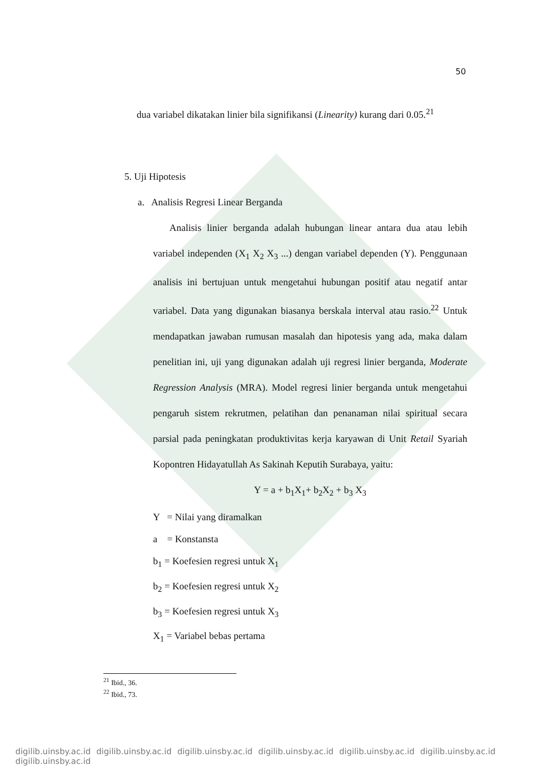50
dua variabel dikatakan linier bila signifikansi (Linearity) kurang dari 0.05.<sup>21</sup>
5. Uji Hipotesis
a. Analisis Regresi Linear Berganda
Analisis linier berganda adalah hubungan linear antara dua atau lebih variabel independen (X<sub>1</sub> X<sub>2</sub> X<sub>3</sub> ...) dengan variabel dependen (Y). Penggunaan analisis ini bertujuan untuk mengetahui hubungan positif atau negatif antar variabel. Data yang digunakan biasanya berskala interval atau rasio.<sup>22</sup> Untuk mendapatkan jawaban rumusan masalah dan hipotesis yang ada, maka dalam penelitian ini, uji yang digunakan adalah uji regresi linier berganda, Moderate Regression Analysis (MRA). Model regresi linier berganda untuk mengetahui pengaruh sistem rekrutmen, pelatihan dan penanaman nilai spiritual secara parsial pada peningkatan produktivitas kerja karyawan di Unit Retail Syariah Kopontren Hidayatullah As Sakinah Keputih Surabaya, yaitu:
Y = a + b<sub>1</sub>X<sub>1</sub>+ b<sub>2</sub>X<sub>2</sub> + b<sub>3</sub> X<sub>3</sub>
Y = Nilai yang diramalkan
a = Konstansta
b<sub>1</sub> = Koefesien regresi untuk X<sub>1</sub>
b<sub>2</sub> = Koefesien regresi untuk X<sub>2</sub>
b<sub>3</sub> = Koefesien regresi untuk X<sub>3</sub>
X<sub>1</sub> = Variabel bebas pertama
<sup>21</sup> Ibid., 36.
<sup>22</sup> Ibid., 73.
digilib.uinsby.ac.id digilib.uinsby.ac.id digilib.uinsby.ac.id digilib.uinsby.ac.id digilib.uinsby.ac.id digilib.uinsby.ac.id digilib.uinsby.ac.id